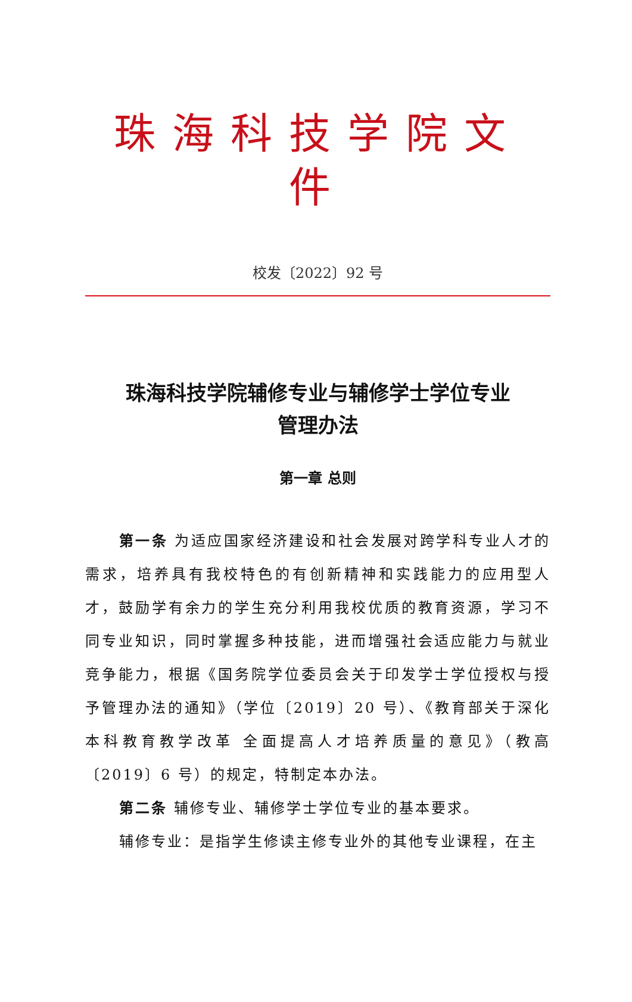珠海科技学院文件
校发〔2022〕92 号
珠海科技学院辅修专业与辅修学士学位专业
管理办法
第一章 总则
第一条 为适应国家经济建设和社会发展对跨学科专业人才的需求，培养具有我校特色的有创新精神和实践能力的应用型人才，鼓励学有余力的学生充分利用我校优质的教育资源，学习不同专业知识，同时掌握多种技能，进而增强社会适应能力与就业竞争能力，根据《国务院学位委员会关于印发学士学位授权与授予管理办法的通知》（学位〔2019〕20 号）、《教育部关于深化本科教育教学改革 全面提高人才培养质量的意见》（教高〔2019〕6 号）的规定，特制定本办法。
第二条 辅修专业、辅修学士学位专业的基本要求。
辅修专业：是指学生修读主修专业外的其他专业课程，在主